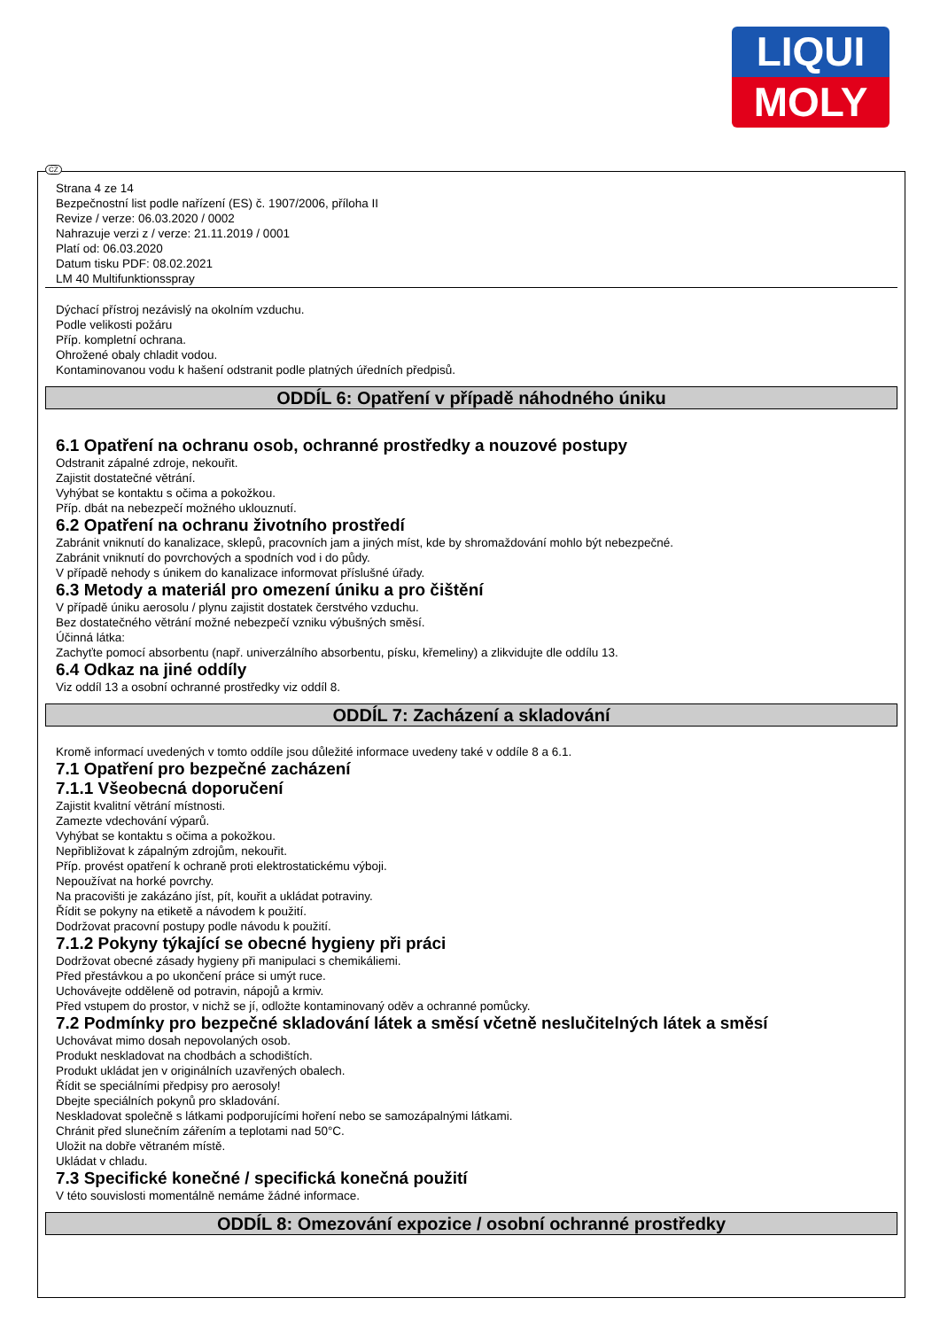LIQUI
MOLY
CZ
Strana 4 ze 14
Bezpečnostní list podle nařízení (ES) č. 1907/2006, příloha II
Revize / verze: 06.03.2020 / 0002
Nahrazuje verzi z / verze: 21.11.2019 / 0001
Platí od: 06.03.2020
Datum tisku PDF: 08.02.2021
LM 40 Multifunktionsspray
Dýchací přístroj nezávislý na okolním vzduchu.
Podle velikosti požáru
Příp. kompletní ochrana.
Ohrožené obaly chladit vodou.
Kontaminovanou vodu k hašení odstranit podle platných úředních předpisů.
ODDÍL 6: Opatření v případě náhodného úniku
6.1 Opatření na ochranu osob, ochranné prostředky a nouzové postupy
Odstranit zápalné zdroje, nekouřit.
Zajistit dostatečné větrání.
Vyhýbat se kontaktu s očima a pokožkou.
Příp. dbát na nebezpečí možného uklouznutí.
6.2 Opatření na ochranu životního prostředí
Zabránit vniknutí do kanalizace, sklepů, pracovních jam a jiných míst, kde by shromaždování mohlo být nebezpečné.
Zabránit vniknutí do povrchových a spodních vod i do půdy.
V případě nehody s únikem do kanalizace informovat příslušné úřady.
6.3 Metody a materiál pro omezení úniku a pro čištění
V případě úniku aerosolu / plynu zajistit dostatek čerstvého vzduchu.
Bez dostatečného větrání možné nebezpečí vzniku výbušných směsí.
Účinná látka:
Zachyťte pomocí absorbentu (např. univerzálního absorbentu, písku, křemeliny) a zlikvidujte dle oddílu 13.
6.4 Odkaz na jiné oddíly
Viz oddíl 13 a osobní ochranné prostředky viz oddíl 8.
ODDÍL 7: Zacházení a skladování
Kromě informací uvedených v tomto oddíle jsou důležité informace uvedeny také v oddíle 8 a 6.1.
7.1 Opatření pro bezpečné zacházení
7.1.1 Všeobecná doporučení
Zajistit kvalitní větrání místnosti.
Zamezte vdechování výparů.
Vyhýbat se kontaktu s očima a pokožkou.
Nepřibližovat k zápalným zdrojům, nekouřit.
Příp. provést opatření k ochraně proti elektrostatickému výboji.
Nepoužívat na horké povrchy.
Na pracovišti je zakázáno jíst, pít, kouřit a ukládat potraviny.
Řídit se pokyny na etiketě a návodem k použití.
Dodržovat pracovní postupy podle návodu k použití.
7.1.2 Pokyny týkající se obecné hygieny při práci
Dodržovat obecné zásady hygieny při manipulaci s chemikáliemi.
Před přestávkou a po ukončení práce si umýt ruce.
Uchovávejte odděleně od potravin, nápojů a krmiv.
Před vstupem do prostor, v nichž se jí, odložte kontaminovaný oděv a ochranné pomůcky.
7.2 Podmínky pro bezpečné skladování látek a směsí včetně neslučitelných látek a směsí
Uchovávat mimo dosah nepovolaných osob.
Produkt neskladovat na chodbách a schodištích.
Produkt ukládat jen v originálních uzavřených obalech.
Řídit se speciálními předpisy pro aerosoly!
Dbejte speciálních pokynů pro skladování.
Neskladovat společně s látkami podporujícími hoření nebo se samozápalnými látkami.
Chránit před slunečním zářením a teplotami nad 50°C.
Uložit na dobře větraném místě.
Ukládat v chladu.
7.3 Specifické konečné / specifická konečná použití
V této souvislosti momentálně nemáme žádné informace.
ODDÍL 8: Omezování expozice / osobní ochranné prostředky